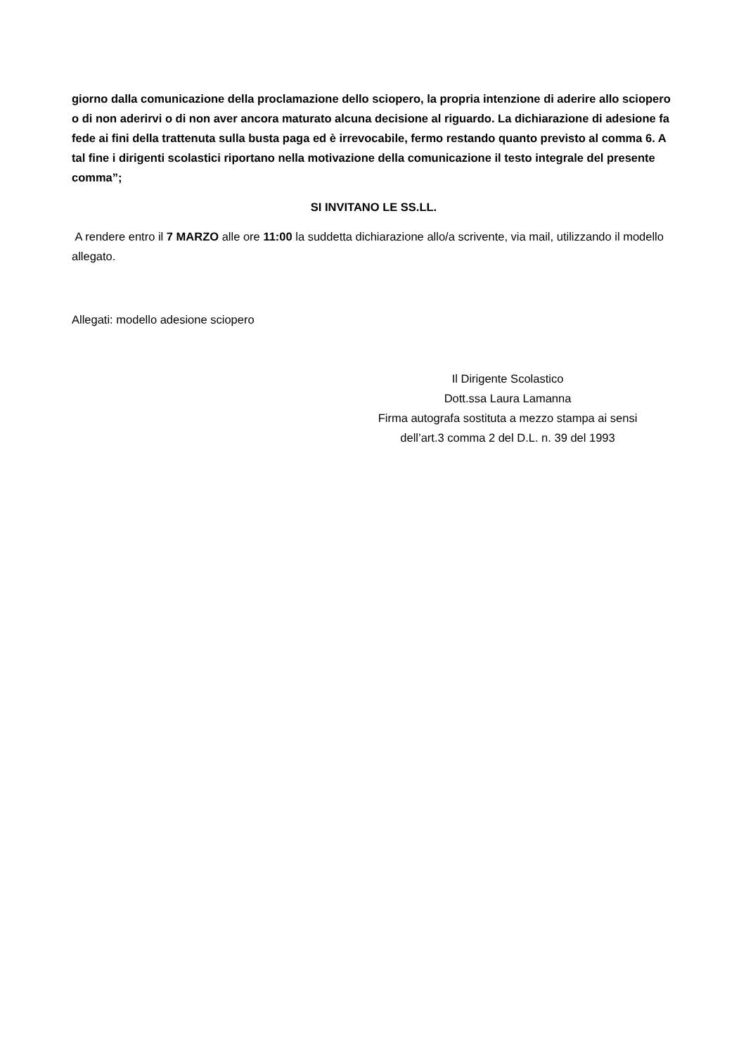giorno dalla comunicazione della proclamazione dello sciopero, la propria intenzione di aderire allo sciopero o di non aderirvi o di non aver ancora maturato alcuna decisione al riguardo. La dichiarazione di adesione fa fede ai fini della trattenuta sulla busta paga ed è irrevocabile, fermo restando quanto previsto al comma 6. A tal fine i dirigenti scolastici riportano nella motivazione della comunicazione il testo integrale del presente comma”;
SI INVITANO LE SS.LL.
A rendere entro il 7 MARZO alle ore 11:00 la suddetta dichiarazione allo/a scrivente, via mail, utilizzando il modello allegato.
Allegati: modello adesione sciopero
Il Dirigente Scolastico
Dott.ssa Laura Lamanna
Firma autografa sostituta a mezzo stampa ai sensi
dell’art.3 comma 2 del D.L. n. 39 del 1993